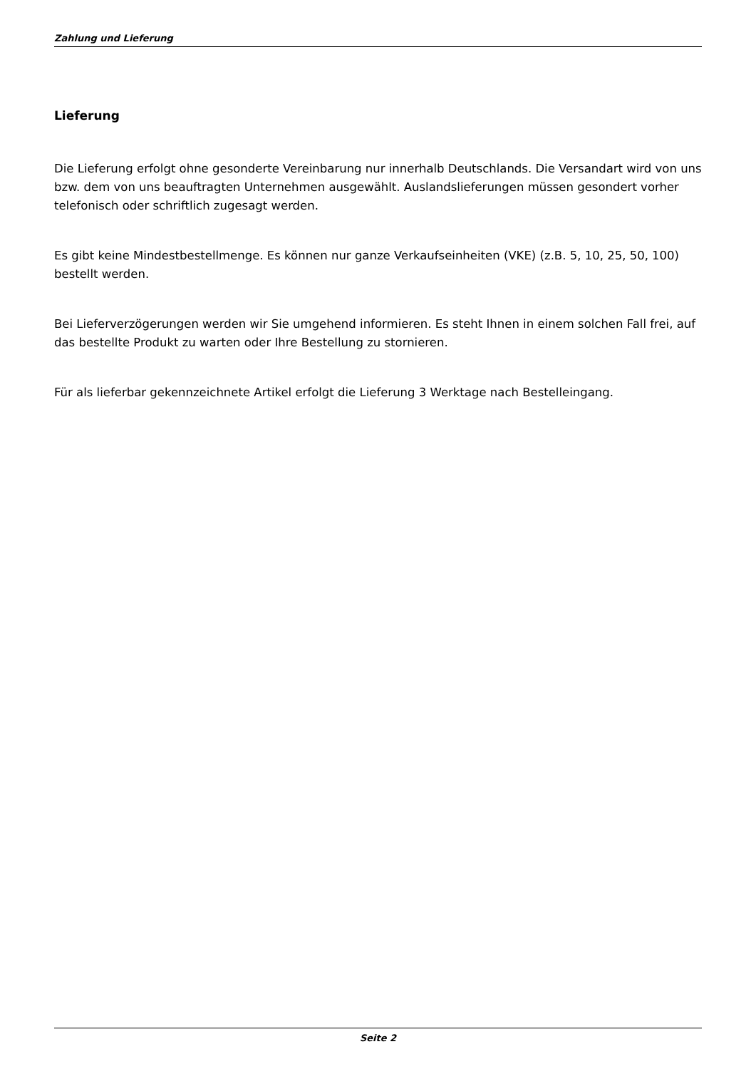Zahlung und Lieferung
Lieferung
Die Lieferung erfolgt ohne gesonderte Vereinbarung nur innerhalb Deutschlands. Die Versandart wird von uns bzw. dem von uns beauftragten Unternehmen ausgewählt. Auslandslieferungen müssen gesondert vorher telefonisch oder schriftlich zugesagt werden.
Es gibt keine Mindestbestellmenge. Es können nur ganze Verkaufseinheiten (VKE) (z.B. 5, 10, 25, 50, 100) bestellt werden.
Bei Lieferverzögerungen werden wir Sie umgehend informieren. Es steht Ihnen in einem solchen Fall frei, auf das bestellte Produkt zu warten oder Ihre Bestellung zu stornieren.
Für als lieferbar gekennzeichnete Artikel erfolgt die Lieferung 3 Werktage nach Bestelleingang.
Seite 2